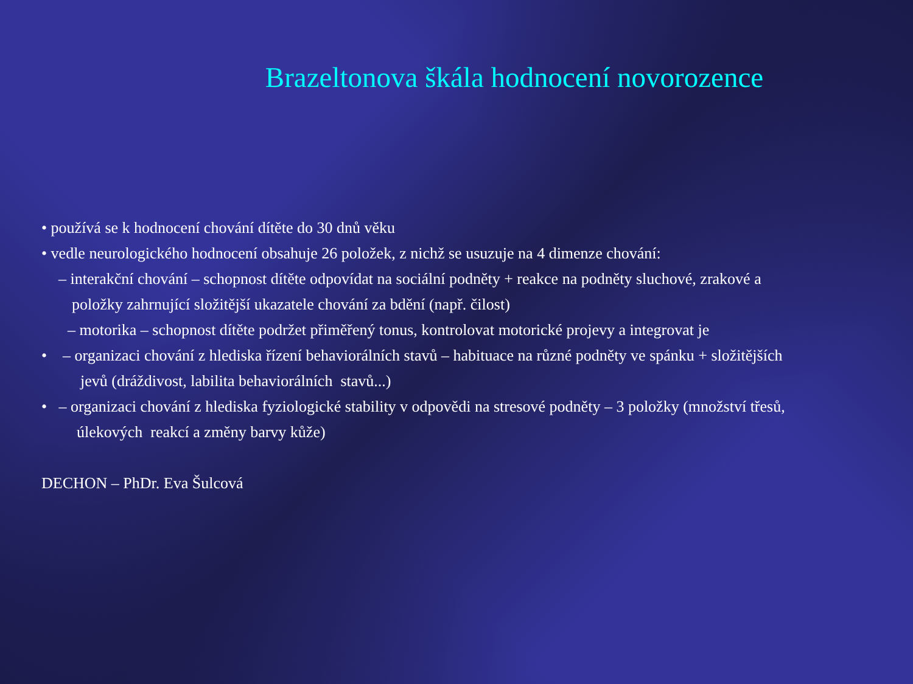Brazeltonova škála hodnocení novorozence
• používá se k hodnocení chování dítěte do 30 dnů věku
• vedle neurologického hodnocení obsahuje 26 položek, z nichž se usuzuje na 4 dimenze chování:
– interakční chování – schopnost dítěte odpovídat na sociální podněty + reakce na podněty sluchové, zrakové a
položky zahrnující složitější ukazatele chování za bdění (např. čilost)
– motorika – schopnost dítěte podržet přiměřený tonus, kontrolovat motorické projevy a integrovat je
• – organizaci chování z hlediska řízení behaviorálních stavů – habituace na různé podněty ve spánku + složitějších
jevů (dráždivost, labilita behaviorálních stavů...)
• – organizaci chování z hlediska fyziologické stability v odpovědi na stresové podněty – 3 položky (množství třesů,
úlekových reakcí a změny barvy kůže)
DECHON – PhDr. Eva Šulcová